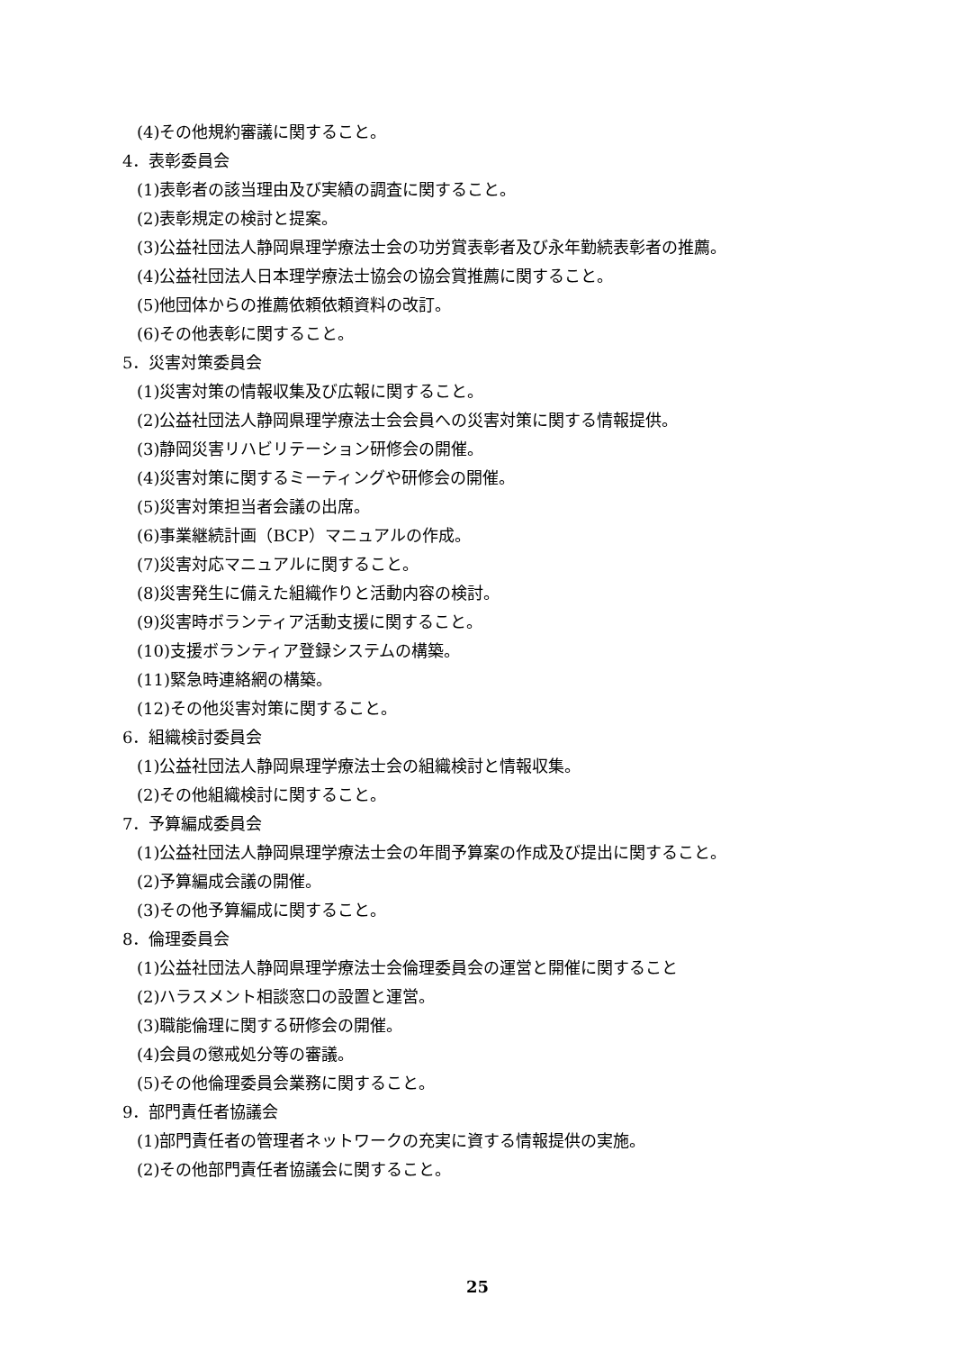(4)その他規約審議に関すること。
4．表彰委員会
(1)表彰者の該当理由及び実績の調査に関すること。
(2)表彰規定の検討と提案。
(3)公益社団法人静岡県理学療法士会の功労賞表彰者及び永年勤続表彰者の推薦。
(4)公益社団法人日本理学療法士協会の協会賞推薦に関すること。
(5)他団体からの推薦依頼依頼資料の改訂。
(6)その他表彰に関すること。
5．災害対策委員会
(1)災害対策の情報収集及び広報に関すること。
(2)公益社団法人静岡県理学療法士会会員への災害対策に関する情報提供。
(3)静岡災害リハビリテーション研修会の開催。
(4)災害対策に関するミーティングや研修会の開催。
(5)災害対策担当者会議の出席。
(6)事業継続計画（BCP）マニュアルの作成。
(7)災害対応マニュアルに関すること。
(8)災害発生に備えた組織作りと活動内容の検討。
(9)災害時ボランティア活動支援に関すること。
(10)支援ボランティア登録システムの構築。
(11)緊急時連絡網の構築。
(12)その他災害対策に関すること。
6．組織検討委員会
(1)公益社団法人静岡県理学療法士会の組織検討と情報収集。
(2)その他組織検討に関すること。
7．予算編成委員会
(1)公益社団法人静岡県理学療法士会の年間予算案の作成及び提出に関すること。
(2)予算編成会議の開催。
(3)その他予算編成に関すること。
8．倫理委員会
(1)公益社団法人静岡県理学療法士会倫理委員会の運営と開催に関すること
(2)ハラスメント相談窓口の設置と運営。
(3)職能倫理に関する研修会の開催。
(4)会員の懲戒処分等の審議。
(5)その他倫理委員会業務に関すること。
9．部門責任者協議会
(1)部門責任者の管理者ネットワークの充実に資する情報提供の実施。
(2)その他部門責任者協議会に関すること。
25